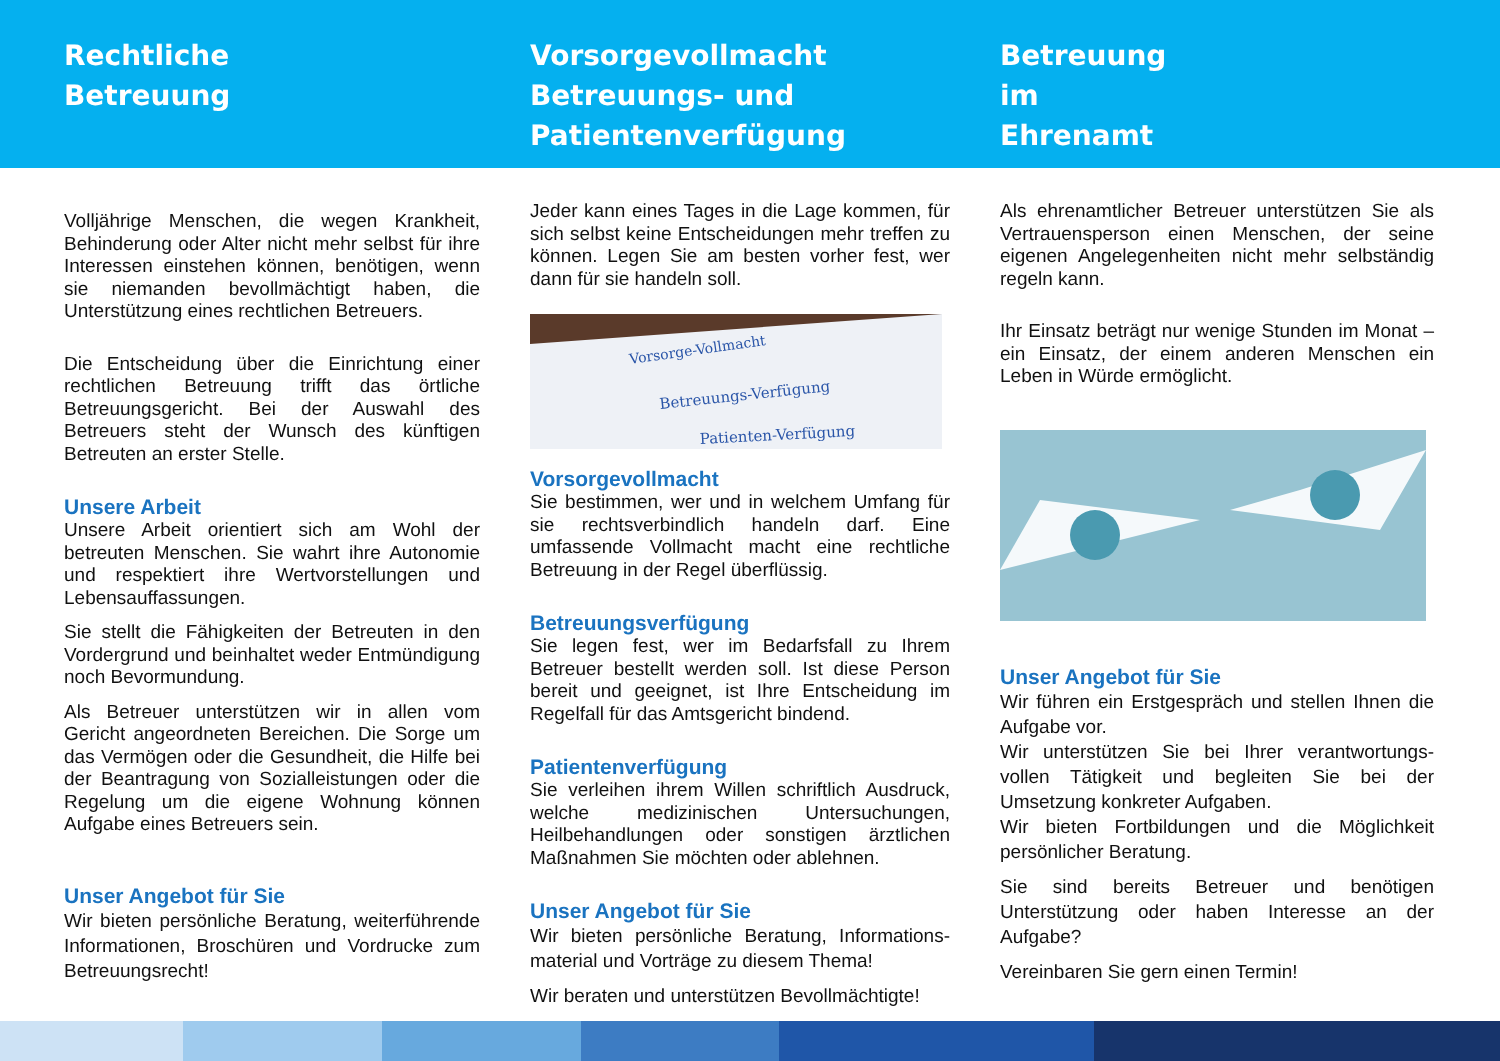Rechtliche
Betreuung
Vorsorgevollmacht
Betreuungs- und
Patientenverfügung
Betreuung
im
Ehrenamt
Volljährige Menschen, die wegen Krankheit, Behinderung oder Alter nicht mehr selbst für ihre Interessen einstehen können, benötigen, wenn sie niemanden bevollmächtigt haben, die Unterstützung eines rechtlichen Betreuers.
Die Entscheidung über die Einrichtung einer rechtlichen Betreuung trifft das örtliche Betreuungsgericht. Bei der Auswahl des Betreuers steht der Wunsch des künftigen Betreuten an erster Stelle.
Unsere Arbeit
Unsere Arbeit orientiert sich am Wohl der betreuten Menschen. Sie wahrt ihre Autonomie und respektiert ihre Wertvorstellungen und Lebensauffassungen.
Sie stellt die Fähigkeiten der Betreuten in den Vordergrund und beinhaltet weder Entmündigung noch Bevormundung.
Als Betreuer unterstützen wir in allen vom Gericht angeordneten Bereichen. Die Sorge um das Vermögen oder die Gesundheit, die Hilfe bei der Beantragung von Sozialleistungen oder die Regelung um die eigene Wohnung können Aufgabe eines Betreuers sein.
Unser Angebot für Sie
Wir bieten persönliche Beratung, weiterführende Informationen, Broschüren und Vordrucke zum Betreuungsrecht!
Jeder kann eines Tages in die Lage kommen, für sich selbst keine Entscheidungen mehr treffen zu können. Legen Sie am besten vorher fest, wer dann für sie handeln soll.
Vorsorge-Vollmacht
Betreuungs-Verfügung
Patienten-Verfügung
Vorsorgevollmacht
Sie bestimmen, wer und in welchem Umfang für sie rechtsverbindlich handeln darf. Eine umfassende Vollmacht macht eine rechtliche Betreuung in der Regel überflüssig.
Betreuungsverfügung
Sie legen fest, wer im Bedarfsfall zu Ihrem Betreuer bestellt werden soll. Ist diese Person bereit und geeignet, ist Ihre Entscheidung im Regelfall für das Amtsgericht bindend.
Patientenverfügung
Sie verleihen ihrem Willen schriftlich Ausdruck, welche medizinischen Untersuchungen, Heilbehandlungen oder sonstigen ärztlichen Maßnahmen Sie möchten oder ablehnen.
Unser Angebot für Sie
Wir bieten persönliche Beratung, Informations-material und Vorträge zu diesem Thema!
Wir beraten und unterstützen Bevollmächtigte!
Als ehrenamtlicher Betreuer unterstützen Sie als Vertrauensperson einen Menschen, der seine eigenen Angelegenheiten nicht mehr selbständig regeln kann.
Ihr Einsatz beträgt nur wenige Stunden im Monat – ein Einsatz, der einem anderen Menschen ein Leben in Würde ermöglicht.
Unser Angebot für Sie
Wir führen ein Erstgespräch und stellen Ihnen die Aufgabe vor.
Wir unterstützen Sie bei Ihrer verantwortungs-vollen Tätigkeit und begleiten Sie bei der Umsetzung konkreter Aufgaben.
Wir bieten Fortbildungen und die Möglichkeit persönlicher Beratung.
Sie sind bereits Betreuer und benötigen Unterstützung oder haben Interesse an der Aufgabe?
Vereinbaren Sie gern einen Termin!